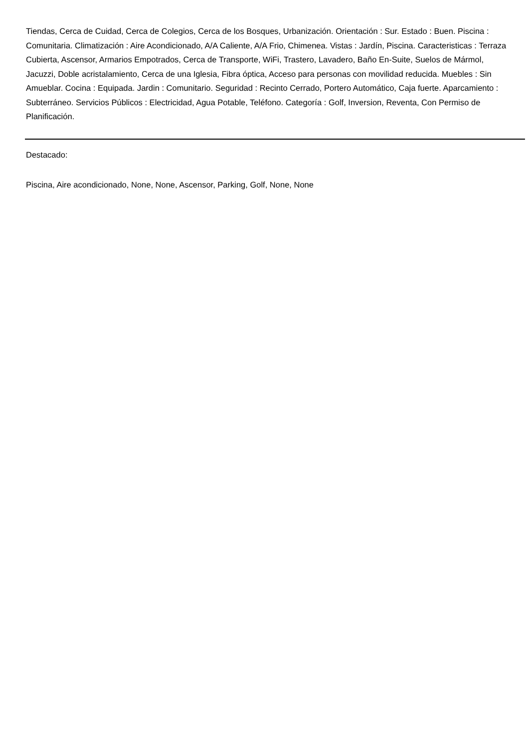Tiendas, Cerca de Cuidad, Cerca de Colegios, Cerca de los Bosques, Urbanización. Orientación : Sur. Estado : Buen. Piscina : Comunitaria. Climatización : Aire Acondicionado, A/A Caliente, A/A Frio, Chimenea. Vistas : Jardín, Piscina. Caracteristicas : Terraza Cubierta, Ascensor, Armarios Empotrados, Cerca de Transporte, WiFi, Trastero, Lavadero, Baño En-Suite, Suelos de Mármol, Jacuzzi, Doble acristalamiento, Cerca de una Iglesia, Fibra óptica, Acceso para personas con movilidad reducida. Muebles : Sin Amueblar. Cocina : Equipada. Jardin : Comunitario. Seguridad : Recinto Cerrado, Portero Automático, Caja fuerte. Aparcamiento : Subterráneo. Servicios Públicos : Electricidad, Agua Potable, Teléfono. Categoría : Golf, Inversion, Reventa, Con Permiso de Planificación.
Destacado:
Piscina, Aire acondicionado, None, None, Ascensor, Parking, Golf, None, None